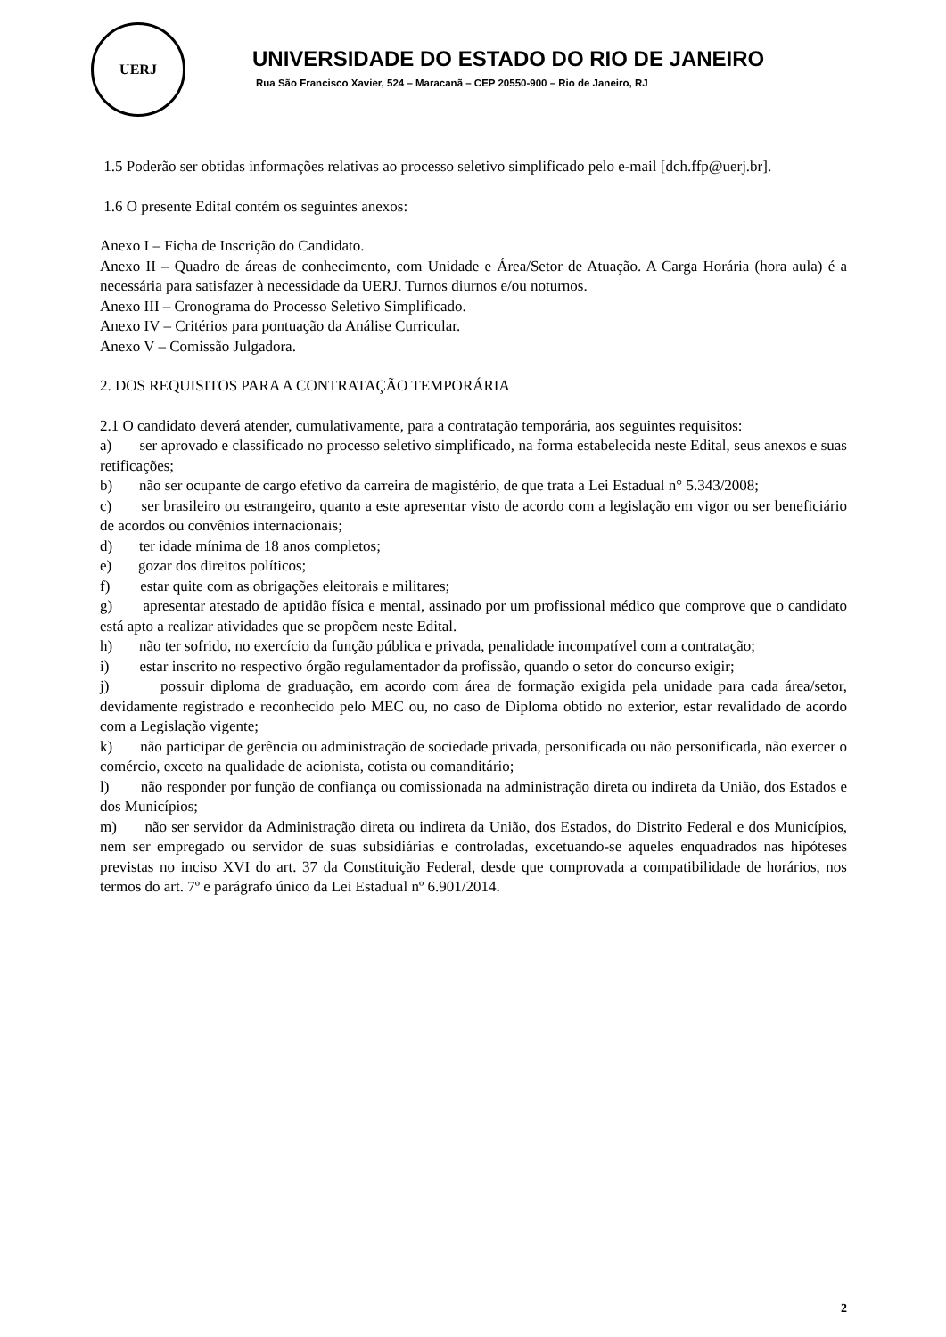UERJ
UNIVERSIDADE DO ESTADO DO RIO DE JANEIRO
Rua São Francisco Xavier, 524 – Maracanã – CEP 20550-900 – Rio de Janeiro, RJ
1.5 Poderão ser obtidas informações relativas ao processo seletivo simplificado pelo e-mail [dch.ffp@uerj.br].
1.6 O presente Edital contém os seguintes anexos:
Anexo I – Ficha de Inscrição do Candidato.
Anexo II – Quadro de áreas de conhecimento, com Unidade e Área/Setor de Atuação. A Carga Horária (hora aula) é a necessária para satisfazer à necessidade da UERJ. Turnos diurnos e/ou noturnos.
Anexo III – Cronograma do Processo Seletivo Simplificado.
Anexo IV – Critérios para pontuação da Análise Curricular.
Anexo V – Comissão Julgadora.
2. DOS REQUISITOS PARA A CONTRATAÇÃO TEMPORÁRIA
2.1 O candidato deverá atender, cumulativamente, para a contratação temporária, aos seguintes requisitos:
a) ser aprovado e classificado no processo seletivo simplificado, na forma estabelecida neste Edital, seus anexos e suas retificações;
b) não ser ocupante de cargo efetivo da carreira de magistério, de que trata a Lei Estadual n° 5.343/2008;
c) ser brasileiro ou estrangeiro, quanto a este apresentar visto de acordo com a legislação em vigor ou ser beneficiário de acordos ou convênios internacionais;
d) ter idade mínima de 18 anos completos;
e) gozar dos direitos políticos;
f) estar quite com as obrigações eleitorais e militares;
g) apresentar atestado de aptidão física e mental, assinado por um profissional médico que comprove que o candidato está apto a realizar atividades que se propõem neste Edital.
h) não ter sofrido, no exercício da função pública e privada, penalidade incompatível com a contratação;
i) estar inscrito no respectivo órgão regulamentador da profissão, quando o setor do concurso exigir;
j) possuir diploma de graduação, em acordo com área de formação exigida pela unidade para cada área/setor, devidamente registrado e reconhecido pelo MEC ou, no caso de Diploma obtido no exterior, estar revalidado de acordo com a Legislação vigente;
k) não participar de gerência ou administração de sociedade privada, personificada ou não personificada, não exercer o comércio, exceto na qualidade de acionista, cotista ou comanditário;
l) não responder por função de confiança ou comissionada na administração direta ou indireta da União, dos Estados e dos Municípios;
m) não ser servidor da Administração direta ou indireta da União, dos Estados, do Distrito Federal e dos Municípios, nem ser empregado ou servidor de suas subsidiárias e controladas, excetuando-se aqueles enquadrados nas hipóteses previstas no inciso XVI do art. 37 da Constituição Federal, desde que comprovada a compatibilidade de horários, nos termos do art. 7º e parágrafo único da Lei Estadual nº 6.901/2014.
2